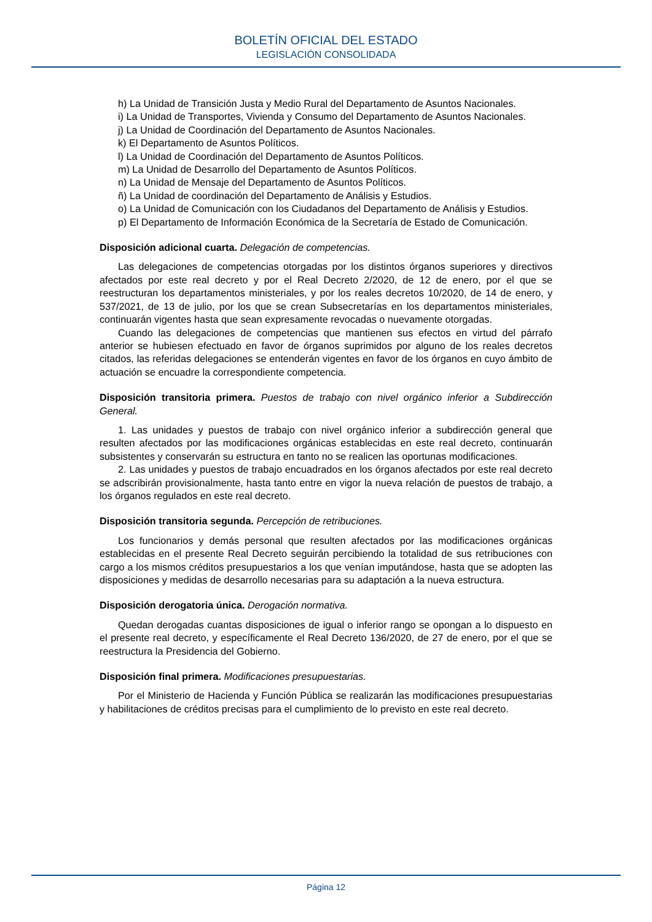BOLETÍN OFICIAL DEL ESTADO
LEGISLACIÓN CONSOLIDADA
h) La Unidad de Transición Justa y Medio Rural del Departamento de Asuntos Nacionales.
i) La Unidad de Transportes, Vivienda y Consumo del Departamento de Asuntos Nacionales.
j) La Unidad de Coordinación del Departamento de Asuntos Nacionales.
k) El Departamento de Asuntos Políticos.
l) La Unidad de Coordinación del Departamento de Asuntos Políticos.
m) La Unidad de Desarrollo del Departamento de Asuntos Políticos.
n) La Unidad de Mensaje del Departamento de Asuntos Políticos.
ñ) La Unidad de coordinación del Departamento de Análisis y Estudios.
o) La Unidad de Comunicación con los Ciudadanos del Departamento de Análisis y Estudios.
p) El Departamento de Información Económica de la Secretaría de Estado de Comunicación.
Disposición adicional cuarta. Delegación de competencias.
Las delegaciones de competencias otorgadas por los distintos órganos superiores y directivos afectados por este real decreto y por el Real Decreto 2/2020, de 12 de enero, por el que se reestructuran los departamentos ministeriales, y por los reales decretos 10/2020, de 14 de enero, y 537/2021, de 13 de julio, por los que se crean Subsecretarías en los departamentos ministeriales, continuarán vigentes hasta que sean expresamente revocadas o nuevamente otorgadas.
Cuando las delegaciones de competencias que mantienen sus efectos en virtud del párrafo anterior se hubiesen efectuado en favor de órganos suprimidos por alguno de los reales decretos citados, las referidas delegaciones se entenderán vigentes en favor de los órganos en cuyo ámbito de actuación se encuadre la correspondiente competencia.
Disposición transitoria primera. Puestos de trabajo con nivel orgánico inferior a Subdirección General.
1. Las unidades y puestos de trabajo con nivel orgánico inferior a subdirección general que resulten afectados por las modificaciones orgánicas establecidas en este real decreto, continuarán subsistentes y conservarán su estructura en tanto no se realicen las oportunas modificaciones.
2. Las unidades y puestos de trabajo encuadrados en los órganos afectados por este real decreto se adscribirán provisionalmente, hasta tanto entre en vigor la nueva relación de puestos de trabajo, a los órganos regulados en este real decreto.
Disposición transitoria segunda. Percepción de retribuciones.
Los funcionarios y demás personal que resulten afectados por las modificaciones orgánicas establecidas en el presente Real Decreto seguirán percibiendo la totalidad de sus retribuciones con cargo a los mismos créditos presupuestarios a los que venían imputándose, hasta que se adopten las disposiciones y medidas de desarrollo necesarias para su adaptación a la nueva estructura.
Disposición derogatoria única. Derogación normativa.
Quedan derogadas cuantas disposiciones de igual o inferior rango se opongan a lo dispuesto en el presente real decreto, y específicamente el Real Decreto 136/2020, de 27 de enero, por el que se reestructura la Presidencia del Gobierno.
Disposición final primera. Modificaciones presupuestarias.
Por el Ministerio de Hacienda y Función Pública se realizarán las modificaciones presupuestarias y habilitaciones de créditos precisas para el cumplimiento de lo previsto en este real decreto.
Página 12